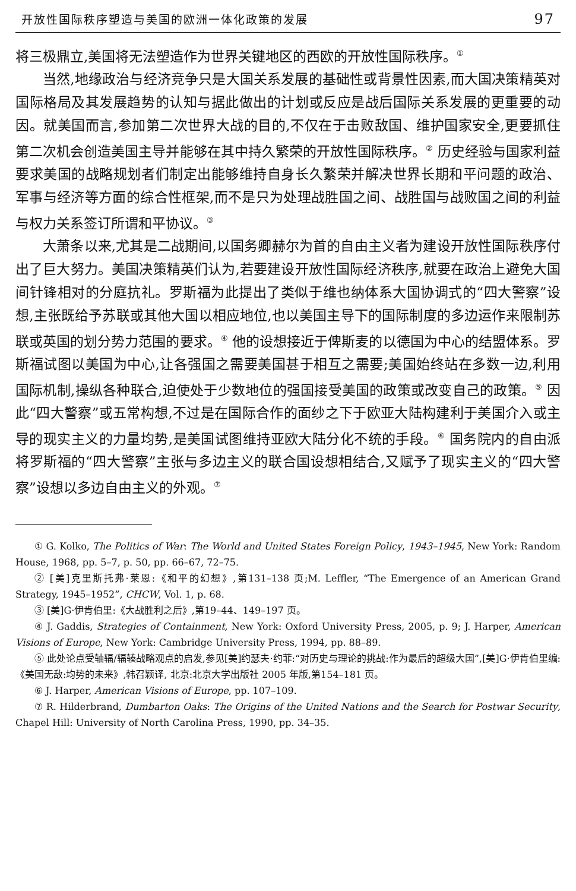开放性国际秩序塑造与美国的欧洲一体化政策的发展 97
将三极鼎立,美国将无法塑造作为世界关键地区的西欧的开放性国际秩序。<sup>①</sup>
当然,地缘政治与经济竞争只是大国关系发展的基础性或背景性因素,而大国决策精英对国际格局及其发展趋势的认知与据此做出的计划或反应是战后国际关系发展的更重要的动因。就美国而言,参加第二次世界大战的目的,不仅在于击败敌国、维护国家安全,更要抓住第二次机会创造美国主导并能够在其中持久繁荣的开放性国际秩序。<sup>②</sup> 历史经验与国家利益要求美国的战略规划者们制定出能够维持自身长久繁荣并解决世界长期和平问题的政治、军事与经济等方面的综合性框架,而不是只为处理战胜国之间、战胜国与战败国之间的利益与权力关系签订所谓和平协议。<sup>③</sup>
大萧条以来,尤其是二战期间,以国务卿赫尔为首的自由主义者为建设开放性国际秩序付出了巨大努力。美国决策精英们认为,若要建设开放性国际经济秩序,就要在政治上避免大国间针锋相对的分庭抗礼。罗斯福为此提出了类似于维也纳体系大国协调式的“四大警察”设想,主张既给予苏联或其他大国以相应地位,也以美国主导下的国际制度的多边运作来限制苏联或英国的划分势力范围的要求。<sup>④</sup> 他的设想接近于俾斯麦的以德国为中心的结盟体系。罗斯福试图以美国为中心,让各强国之需要美国甚于相互之需要;美国始终站在多数一边,利用国际机制,操纵各种联合,迫使处于少数地位的强国接受美国的政策或改变自己的政策。<sup>⑤</sup> 因此“四大警察”或五常构想,不过是在国际合作的面纱之下于欧亚大陆构建利于美国介入或主导的现实主义的力量均势,是美国试图维持亚欧大陆分化不统的手段。<sup>⑥</sup> 国务院内的自由派将罗斯福的“四大警察”主张与多边主义的联合国设想相结合,又赋予了现实主义的“四大警察”设想以多边自由主义的外观。<sup>⑦</sup>
① G. Kolko, The Politics of War: The World and United States Foreign Policy, 1943–1945, New York: Random House, 1968, pp. 5–7, p. 50, pp. 66–67, 72–75.
② [美]克里斯托弗·莱恩:《和平的幻想》,第131–138 页;M. Leffler, “The Emergence of an American Grand Strategy, 1945–1952”, CHCW, Vol. 1, p. 68.
③ [美]G·伊肯伯里:《大战胜利之后》,第19–44、149–197 页。
④ J. Gaddis, Strategies of Containment, New York: Oxford University Press, 2005, p. 9; J. Harper, American Visions of Europe, New York: Cambridge University Press, 1994, pp. 88–89.
⑤ 此处论点受轴辐/辐辏战略观点的启发,参见[美]约瑟夫·约菲:“对历史与理论的挑战:作为最后的超级大国”,[美]G·伊肯伯里编:《美国无敌:均势的未来》,韩召颖译, 北京:北京大学出版社 2005 年版,第154–181 页。
⑥ J. Harper, American Visions of Europe, pp. 107–109.
⑦ R. Hilderbrand, Dumbarton Oaks: The Origins of the United Nations and the Search for Postwar Security, Chapel Hill: University of North Carolina Press, 1990, pp. 34–35.